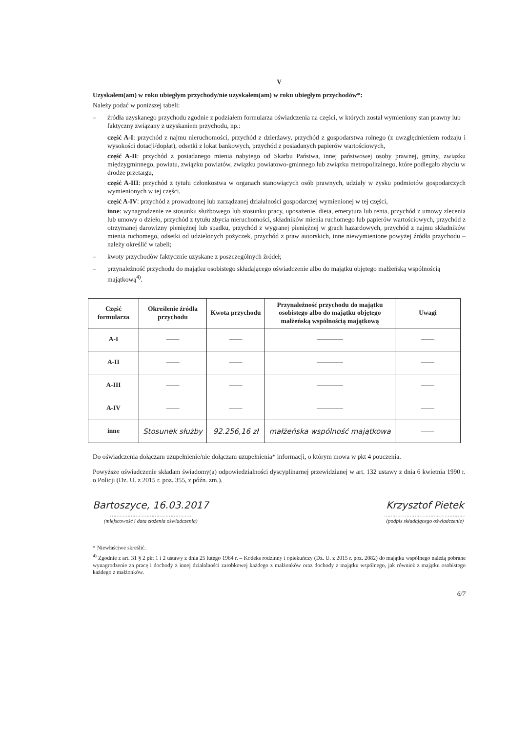V
Uzyskałem(am) w roku ubiegłym przychody/nie uzyskałem(am) w roku ubiegłym przychodów*:
Należy podać w poniższej tabeli:
– źródła uzyskanego przychodu zgodnie z podziałem formularza oświadczenia na części, w których został wymieniony stan prawny lub faktyczny związany z uzyskaniem przychodu, np.:
część A-I: przychód z najmu nieruchomości, przychód z dzierżawy, przychód z gospodarstwa rolnego (z uwzględnieniem rodzaju i wysokości dotacji/dopłat), odsetki z lokat bankowych, przychód z posiadanych papierów wartościowych,
część A-II: przychód z posiadanego mienia nabytego od Skarbu Państwa, innej państwowej osoby prawnej, gminy, związku międzygminnego, powiatu, związku powiatów, związku powiatowo-gminnego lub związku metropolitalnego, które podlegało zbyciu w drodze przetargu,
część A-III: przychód z tytułu członkostwa w organach stanowiących osób prawnych, udziały w zysku podmiotów gospodarczych wymienionych w tej części,
część A-IV: przychód z prowadzonej lub zarządzanej działalności gospodarczej wymienionej w tej części,
inne: wynagrodzenie ze stosunku służbowego lub stosunku pracy, uposażenie, dieta, emerytura lub renta, przychód z umowy zlecenia lub umowy o dzieło, przychód z tytułu zbycia nieruchomości, składników mienia ruchomego lub papierów wartościowych, przychód z otrzymanej darowizny pieniężnej lub spadku, przychód z wygranej pieniężnej w grach hazardowych, przychód z najmu składników mienia ruchomego, odsetki od udzielonych pożyczek, przychód z praw autorskich, inne niewymienione powyżej źródła przychodu – należy określić w tabeli;
– kwoty przychodów faktycznie uzyskane z poszczególnych źródeł;
– przynależność przychodu do majątku osobistego składającego oświadczenie albo do majątku objętego małżeńską wspólnością majątkową<sup>4)</sup>.
| Część formularza | Określenie źródła przychodu | Kwota przychodu | Przynależność przychodu do majątku osobistego albo do majątku objętego małżeńską wspólnością majątkową | Uwagi |
| --- | --- | --- | --- | --- |
| A-I | —— | —— | ———— | —— |
| A-II | —— | —— | ———— | —— |
| A-III | —— | —— | ———— | —— |
| A-IV | —— | —— | ———— | —— |
| inne | Stosunek służby | 92.256,16 zł | małżeńska wspólność majątkowa | —— |
Do oświadczenia dołączam uzupełnienie/nie dołączam uzupełnienia* informacji, o którym mowa w pkt 4 pouczenia.
Powyższe oświadczenie składam świadomy(a) odpowiedzialności dyscyplinarnej przewidzianej w art. 132 ustawy z dnia 6 kwietnia 1990 r. o Policji (Dz. U. z 2015 r. poz. 355, z późn. zm.).
Bartoszyce, 16.03.2017
……………………………………………
(miejscowość i data złożenia oświadczenia)
Krzysztof Pietek
……………………………………………
(podpis składającego oświadczenie)
* Niewłaściwe skreślić.
<sup>4)</sup> Zgodnie z art. 31 § 2 pkt 1 i 2 ustawy z dnia 25 lutego 1964 r. – Kodeks rodzinny i opiekuńczy (Dz. U. z 2015 r. poz. 2082) do majątku wspólnego należą pobrane wynagrodzenie za pracę i dochody z innej działalności zarobkowej każdego z małżonków oraz dochody z majątku wspólnego, jak również z majątku osobistego każdego z małżonków.
6/7